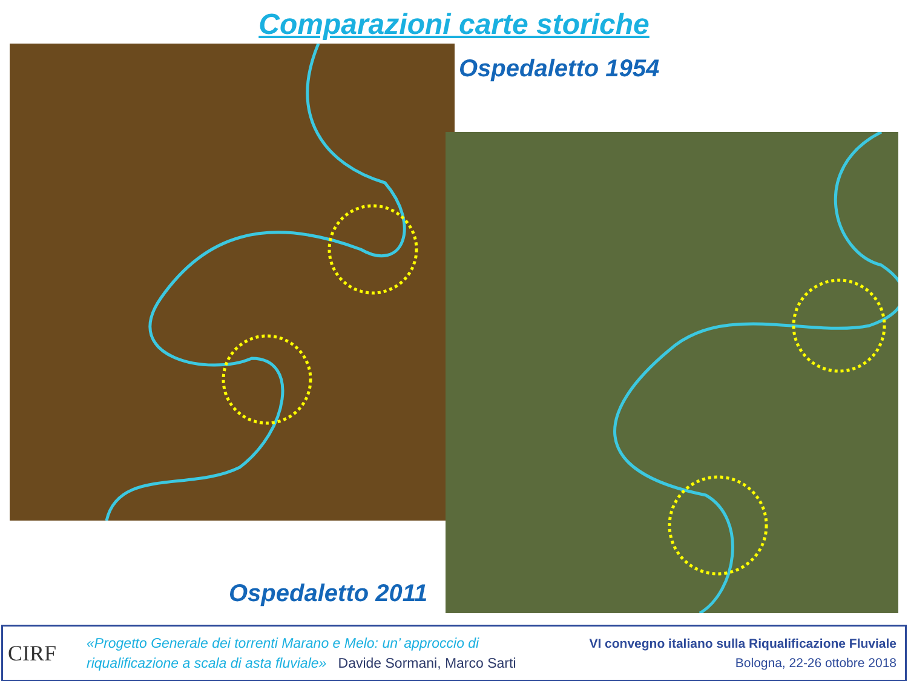Comparazioni carte storiche
Ospedaletto 1954
Ospedaletto 2011
CIRF
«Progetto Generale dei torrenti Marano e Melo: un’ approccio di
riqualificazione a scala di asta fluviale» Davide Sormani, Marco Sarti
VI convegno italiano sulla Riqualificazione Fluviale
Bologna, 22-26 ottobre 2018